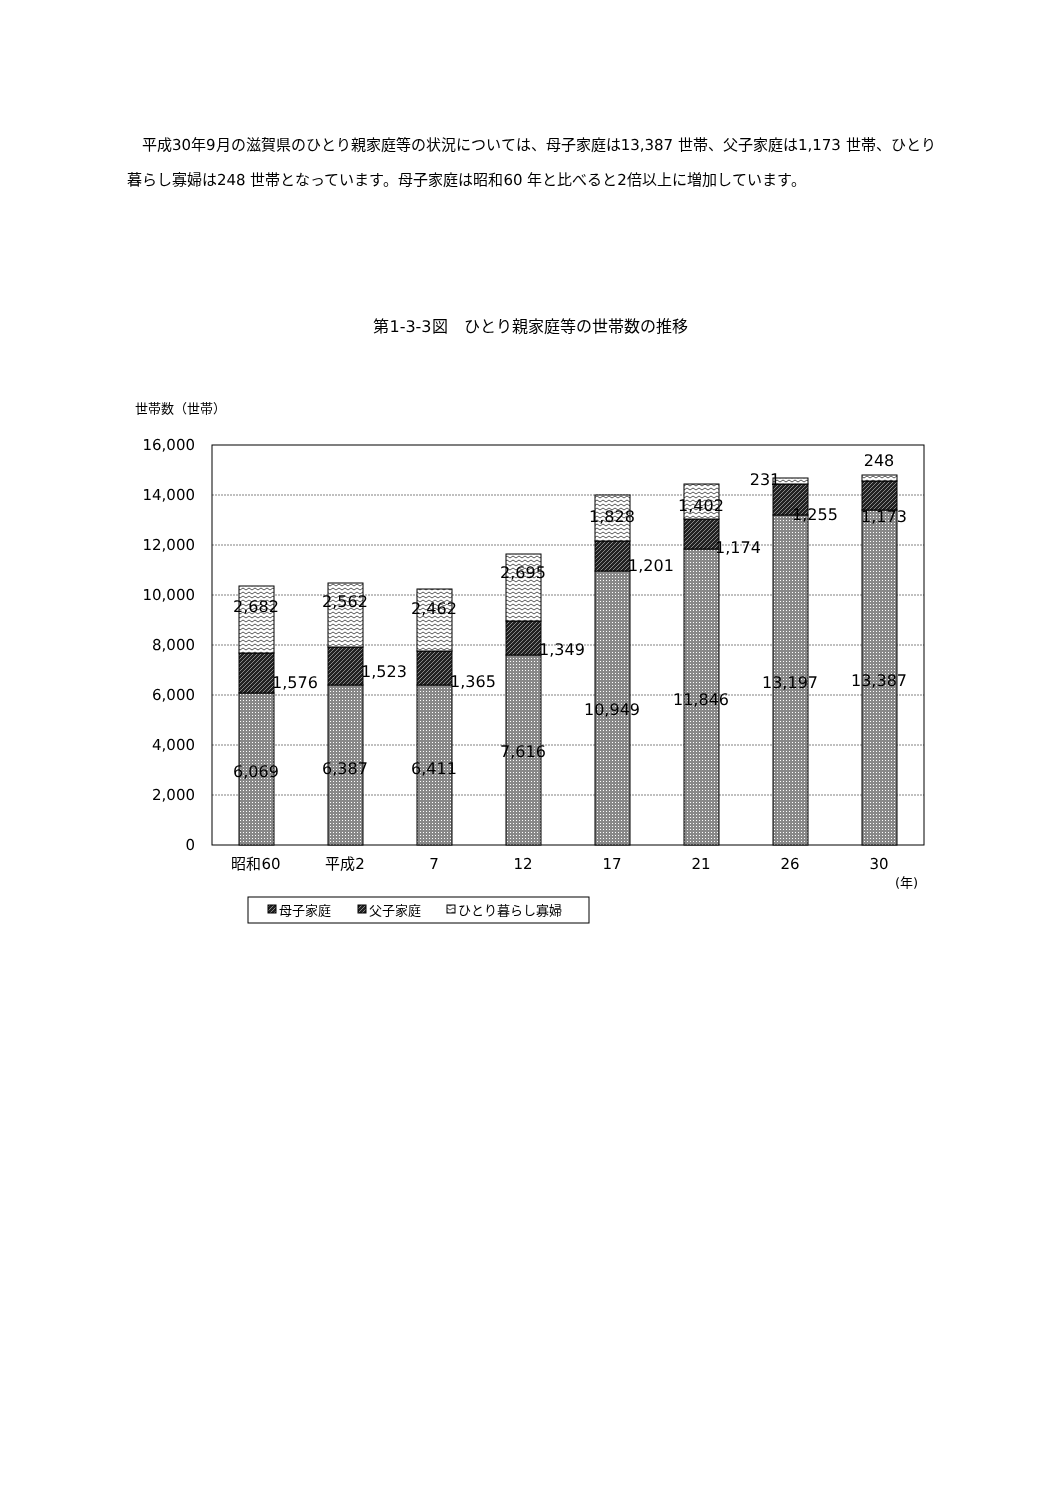平成30年9月の滋賀県のひとり親家庭等の状況については、母子家庭は13,387 世帯、父子家庭は1,173 世帯、ひとり暮らし寡婦は248 世帯となっています。母子家庭は昭和60 年と比べると2倍以上に増加しています。
第1-3-3図　ひとり親家庭等の世帯数の推移
世帯数（世帯）
16,000
14,000
12,000
10,000
8,000
6,000
4,000
2,000
0
2,682
1,576
6,069
2,562
1,523
6,387
2,462
1,365
6,411
2,695
1,349
7,616
1,828
1,201
10,949
1,402
1,174
11,846
231
1,255
13,197
248
1,173
13,387
昭和60
平成2
7
12
17
21
26
30
(年)
母子家庭
父子家庭
ひとり暮らし寡婦